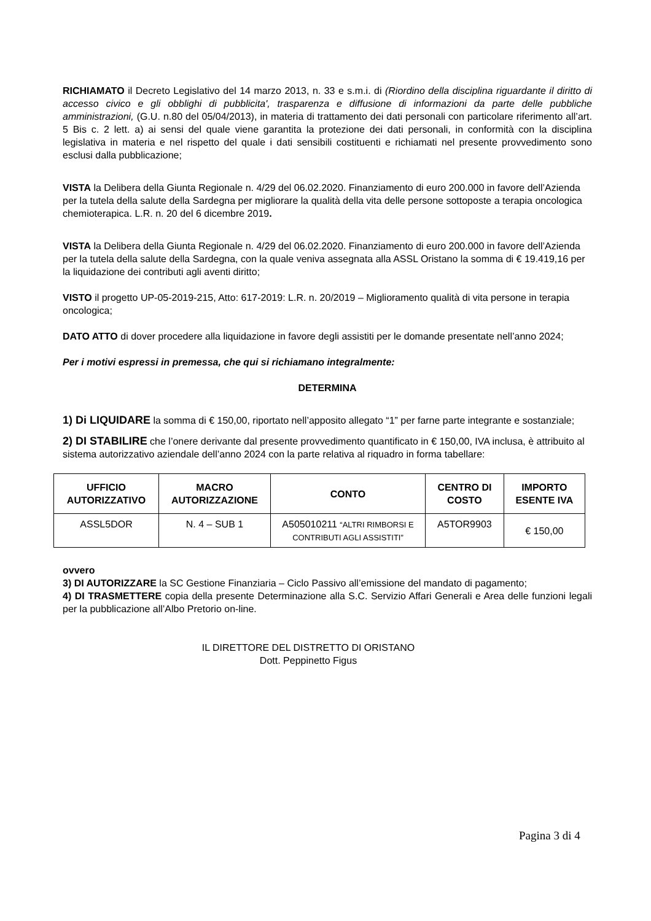RICHIAMATO il Decreto Legislativo del 14 marzo 2013, n. 33 e s.m.i. di (Riordino della disciplina riguardante il diritto di accesso civico e gli obblighi di pubblicita', trasparenza e diffusione di informazioni da parte delle pubbliche amministrazioni, (G.U. n.80 del 05/04/2013), in materia di trattamento dei dati personali con particolare riferimento all’art. 5 Bis c. 2 lett. a) ai sensi del quale viene garantita la protezione dei dati personali, in conformità con la disciplina legislativa in materia e nel rispetto del quale i dati sensibili costituenti e richiamati nel presente provvedimento sono esclusi dalla pubblicazione;
VISTA la Delibera della Giunta Regionale n. 4/29 del 06.02.2020. Finanziamento di euro 200.000 in favore dell’Azienda per la tutela della salute della Sardegna per migliorare la qualità della vita delle persone sottoposte a terapia oncologica chemioterapica. L.R. n. 20 del 6 dicembre 2019.
VISTA la Delibera della Giunta Regionale n. 4/29 del 06.02.2020. Finanziamento di euro 200.000 in favore dell’Azienda per la tutela della salute della Sardegna, con la quale veniva assegnata alla ASSL Oristano la somma di € 19.419,16 per la liquidazione dei contributi agli aventi diritto;
VISTO il progetto UP-05-2019-215, Atto: 617-2019: L.R. n. 20/2019 – Miglioramento qualità di vita persone in terapia oncologica;
DATO ATTO di dover procedere alla liquidazione in favore degli assistiti per le domande presentate nell’anno 2024;
Per i motivi espressi in premessa, che qui si richiamano integralmente:
DETERMINA
1) Di LIQUIDARE la somma di € 150,00, riportato nell’apposito allegato “1” per farne parte integrante e sostanziale;
2) DI STABILIRE che l’onere derivante dal presente provvedimento quantificato in € 150,00, IVA inclusa, è attribuito al sistema autorizzativo aziendale dell’anno 2024 con la parte relativa al riquadro in forma tabellare:
| UFFICIO AUTORIZZATIVO | MACRO AUTORIZZAZIONE | CONTO | CENTRO DI COSTO | IMPORTO ESENTE IVA |
| --- | --- | --- | --- | --- |
| ASSL5DOR | N. 4 – SUB 1 | A505010211 “ALTRI RIMBORSI E CONTRIBUTI AGLI ASSISTITI” | A5TOR9903 | € 150,00 |
ovvero
3) DI AUTORIZZARE la SC Gestione Finanziaria – Ciclo Passivo all’emissione del mandato di pagamento;
4) DI TRASMETTERE copia della presente Determinazione alla S.C. Servizio Affari Generali e Area delle funzioni legali per la pubblicazione all’Albo Pretorio on-line.
IL DIRETTORE DEL DISTRETTO DI ORISTANO
Dott. Peppinetto Figus
Pagina 3 di 4